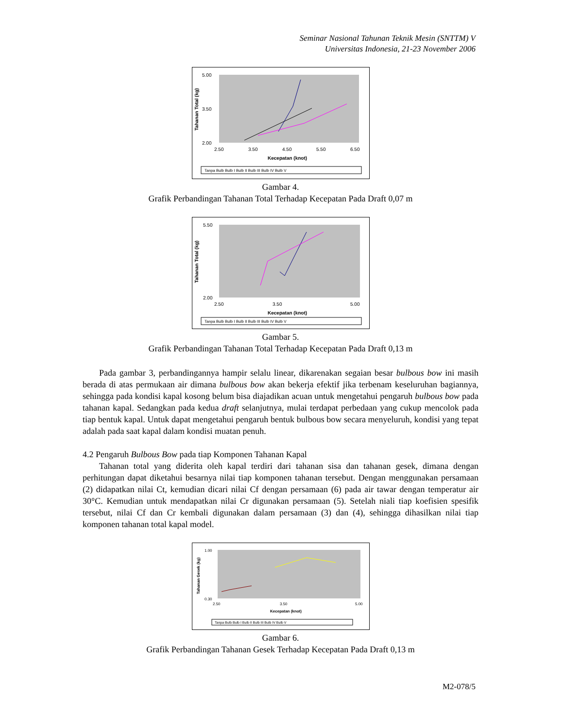Seminar Nasional Tahunan Teknik Mesin (SNTTM) V
Universitas Indonesia, 21-23 November 2006
5.00
2.00
3.50
2.50
3.50
4.50
5.50
6.50
Kecepatan (knot)
Tahanan Total (kg)
Tanpa Bulb Bulb I Bulb II Bulb III Bulb IV Bulb V
Gambar 4.
Grafik Perbandingan Tahanan Total Terhadap Kecepatan Pada Draft 0,07 m
5.50
2.00
2.50
3.50
5.00
Kecepatan (knot)
Tahanan Total (kg)
Tanpa Bulb Bulb I Bulb II Bulb III Bulb IV Bulb V
Gambar 5.
Grafik Perbandingan Tahanan Total Terhadap Kecepatan Pada Draft 0,13 m
Pada gambar 3, perbandingannya hampir selalu linear, dikarenakan segaian besar bulbous bow ini masih berada di atas permukaan air dimana bulbous bow akan bekerja efektif jika terbenam keseluruhan bagiannya, sehingga pada kondisi kapal kosong belum bisa diajadikan acuan untuk mengetahui pengaruh bulbous bow pada tahanan kapal. Sedangkan pada kedua draft selanjutnya, mulai terdapat perbedaan yang cukup mencolok pada tiap bentuk kapal. Untuk dapat mengetahui pengaruh bentuk bulbous bow secara menyeluruh, kondisi yang tepat adalah pada saat kapal dalam kondisi muatan penuh.
4.2 Pengaruh Bulbous Bow pada tiap Komponen Tahanan Kapal
Tahanan total yang diderita oleh kapal terdiri dari tahanan sisa dan tahanan gesek, dimana dengan perhitungan dapat diketahui besarnya nilai tiap komponen tahanan tersebut. Dengan menggunakan persamaan (2) didapatkan nilai Ct, kemudian dicari nilai Cf dengan persamaan (6) pada air tawar dengan temperatur air 30°C. Kemudian untuk mendapatkan nilai Cr digunakan persamaan (5). Setelah niali tiap koefisien spesifik tersebut, nilai Cf dan Cr kembali digunakan dalam persamaan (3) dan (4), sehingga dihasilkan nilai tiap komponen tahanan total kapal model.
1.00
0.30
2.50
3.50
5.00
Kecepatan (knot)
Tahanan Gesek (kg)
Tanpa Bulb Bulb I Bulb II Bulb III Bulb IV Bulb V
Gambar 6.
Grafik Perbandingan Tahanan Gesek Terhadap Kecepatan Pada Draft 0,13 m
M2-078/5